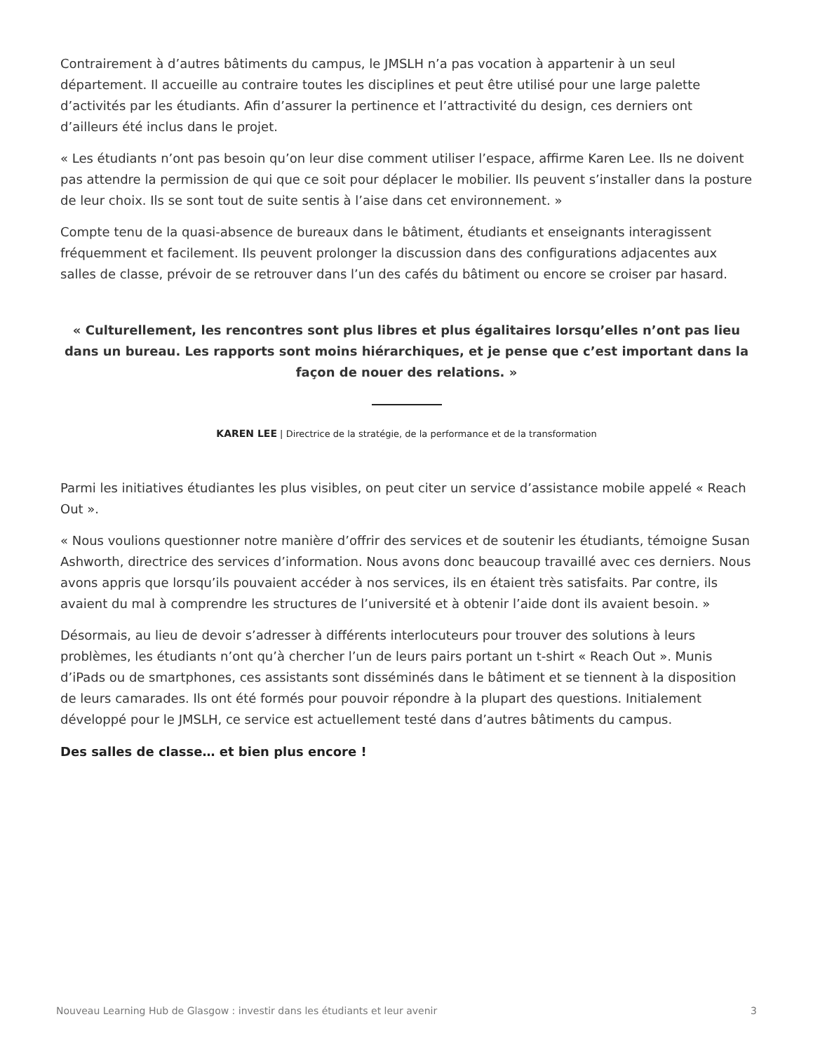Contrairement à d’autres bâtiments du campus, le JMSLH n’a pas vocation à appartenir à un seul département. Il accueille au contraire toutes les disciplines et peut être utilisé pour une large palette d’activités par les étudiants. Afin d’assurer la pertinence et l’attractivité du design, ces derniers ont d’ailleurs été inclus dans le projet.
« Les étudiants n’ont pas besoin qu’on leur dise comment utiliser l’espace, affirme Karen Lee. Ils ne doivent pas attendre la permission de qui que ce soit pour déplacer le mobilier. Ils peuvent s’installer dans la posture de leur choix. Ils se sont tout de suite sentis à l’aise dans cet environnement. »
Compte tenu de la quasi-absence de bureaux dans le bâtiment, étudiants et enseignants interagissent fréquemment et facilement. Ils peuvent prolonger la discussion dans des configurations adjacentes aux salles de classe, prévoir de se retrouver dans l’un des cafés du bâtiment ou encore se croiser par hasard.
« Culturellement, les rencontres sont plus libres et plus égalitaires lorsqu’elles n’ont pas lieu dans un bureau. Les rapports sont moins hiérarchiques, et je pense que c’est important dans la façon de nouer des relations. »
KAREN LEE | Directrice de la stratégie, de la performance et de la transformation
Parmi les initiatives étudiantes les plus visibles, on peut citer un service d’assistance mobile appelé « Reach Out ».
« Nous voulions questionner notre manière d’offrir des services et de soutenir les étudiants, témoigne Susan Ashworth, directrice des services d’information. Nous avons donc beaucoup travaillé avec ces derniers. Nous avons appris que lorsqu’ils pouvaient accéder à nos services, ils en étaient très satisfaits. Par contre, ils avaient du mal à comprendre les structures de l’université et à obtenir l’aide dont ils avaient besoin. »
Désormais, au lieu de devoir s’adresser à différents interlocuteurs pour trouver des solutions à leurs problèmes, les étudiants n’ont qu’à chercher l’un de leurs pairs portant un t-shirt « Reach Out ». Munis d’iPads ou de smartphones, ces assistants sont disséminés dans le bâtiment et se tiennent à la disposition de leurs camarades. Ils ont été formés pour pouvoir répondre à la plupart des questions. Initialement développé pour le JMSLH, ce service est actuellement testé dans d’autres bâtiments du campus.
Des salles de classe… et bien plus encore !
Nouveau Learning Hub de Glasgow : investir dans les étudiants et leur avenir 3